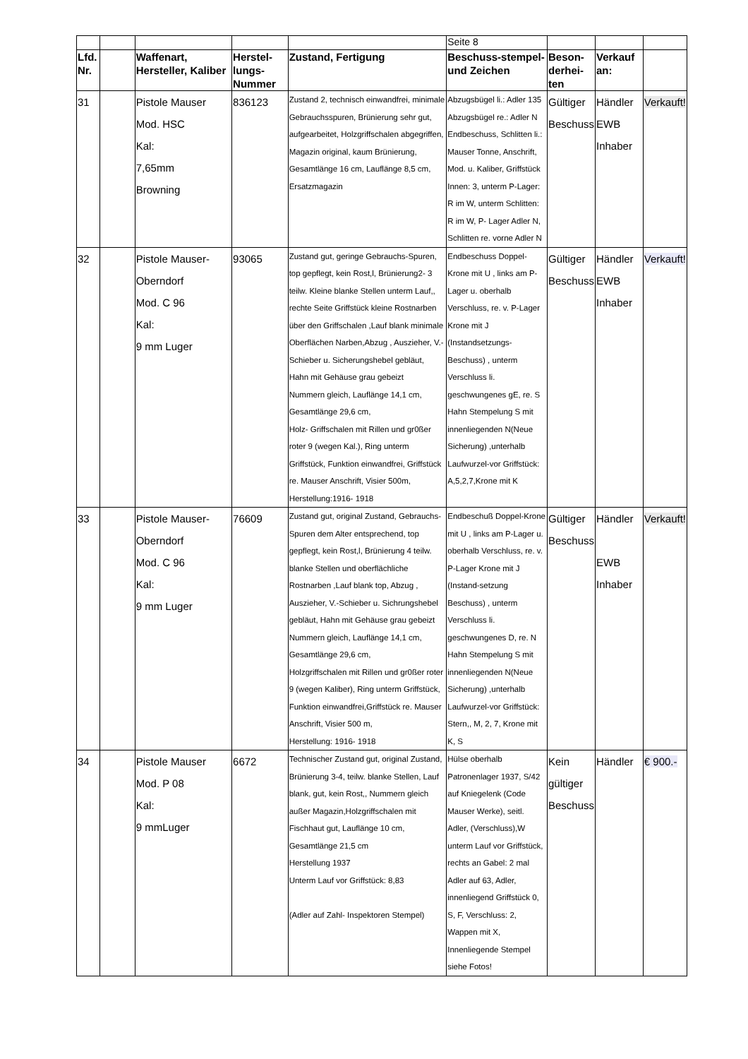| | | | | | Seite 8 | | | |
| Lfd. Nr. | | Waffenart, Hersteller, Kaliber | Herstel-lungs-Nummer | Zustand, Fertigung | Beschuss-stempel- und Zeichen | Beson-derhei-ten | Verkauf an: | |
| 31 | | Pistole Mauser Mod. HSC Kal: 7,65mm Browning | 836123 | Zustand 2, technisch einwandfrei, minimale Gebrauchsspuren, Brünierung sehr gut, aufgearbeitet, Holzgriffschalen abgegriffen, Magazin original, kaum Brünierung, Gesamtlänge 16 cm, Lauflänge 8,5 cm, Ersatzmagazin | Abzugsbügel li.: Adler 135 Abzugsbügel re.: Adler N Endbeschuss, Schlitten li.: Mauser Tonne, Anschrift, Mod. u. Kaliber, Griffstück Innen: 3, unterm P-Lager: R im W, unterm Schlitten: R im W, P- Lager Adler N, Schlitten re. vorne Adler N | Gültiger Beschuss | Händler EWB Inhaber | Verkauft! |
| 32 | | Pistole Mauser- Oberndorf Mod. C 96 Kal: 9 mm Luger | 93065 | Zustand gut, geringe Gebrauchs-Spuren, top gepflegt, kein Rost,l, Brünierung2- 3 teilw. Kleine blanke Stellen unterm Lauf,, rechte Seite Griffstück kleine Rostnarben über den Griffschalen ,Lauf blank minimale Oberflächen Narben,Abzug , Auszieher, V.-Schieber u. Sicherungshebel gebläut, Hahn mit Gehäuse grau gebeizt Nummern gleich, Lauflänge 14,1 cm, Gesamtlänge 29,6 cm, Holz- Griffschalen mit Rillen und gr0ßer roter 9 (wegen Kal.), Ring unterm Griffstück, Funktion einwandfrei, Griffstück re. Mauser Anschrift, Visier 500m, Herstellung:1916- 1918 | Endbeschuss Doppel-Krone mit U , links am P-Lager u. oberhalb Verschluss, re. v. P-Lager Krone mit J (Instandsetzungs-Beschuss) , unterm Verschluss li. geschwungenes gE, re. S Hahn Stempelung S mit innenliegenden N(Neue Sicherung) ,unterhalb Laufwurzel-vor Griffstück: A,5,2,7,Krone mit K | Gültiger Beschuss | Händler EWB Inhaber | Verkauft! |
| 33 | | Pistole Mauser- Oberndorf Mod. C 96 Kal: 9 mm Luger | 76609 | Zustand gut, original Zustand, Gebrauchs-Spuren dem Alter entsprechend, top gepflegt, kein Rost,l, Brünierung 4 teilw. blanke Stellen und oberflächliche Rostnarben ,Lauf blank top, Abzug , Auszieher, V.-Schieber u. Sichrungshebel gebläut, Hahn mit Gehäuse grau gebeizt Nummern gleich, Lauflänge 14,1 cm, Gesamtlänge 29,6 cm, Holzgriffschalen mit Rillen und gr0ßer roter 9 (wegen Kaliber), Ring unterm Griffstück, Funktion einwandfrei,Griffstück re. Mauser Anschrift, Visier 500 m, Herstellung: 1916- 1918 | Endbeschuß Doppel-Krone mit U , links am P-Lager u. oberhalb Verschluss, re. v. P-Lager Krone mit J (Instand-setzung Beschuss) , unterm Verschluss li. geschwungenes D, re. N Hahn Stempelung S mit innenliegenden N(Neue Sicherung) ,unterhalb Laufwurzel-vor Griffstück: Stern,, M, 2, 7, Krone mit K, S | Gültiger Beschuss | Händler EWB Inhaber | Verkauft! |
| 34 | | Pistole Mauser Mod. P 08 Kal: 9 mmLuger | 6672 | Technischer Zustand gut, original Zustand, Brünierung 3-4, teilw. blanke Stellen, Lauf blank, gut, kein Rost,, Nummern gleich außer Magazin,Holzgriffschalen mit Fischhaut gut, Lauflänge 10 cm, Gesamtlänge 21,5 cm Herstellung 1937 Unterm Lauf vor Griffstück: 8,83 (Adler auf Zahl- Inspektoren Stempel) | Hülse oberhalb Patronenlager 1937, S/42 auf Kniegelenk (Code Mauser Werke), seitl. Adler, (Verschluss),W unterm Lauf vor Griffstück, rechts an Gabel: 2 mal Adler auf 63, Adler, innenliegend Griffstück 0, S, F, Verschluss: 2, Wappen mit X, Innenliegende Stempel siehe Fotos! | Kein gültiger Beschuss | Händler | € 900.- |